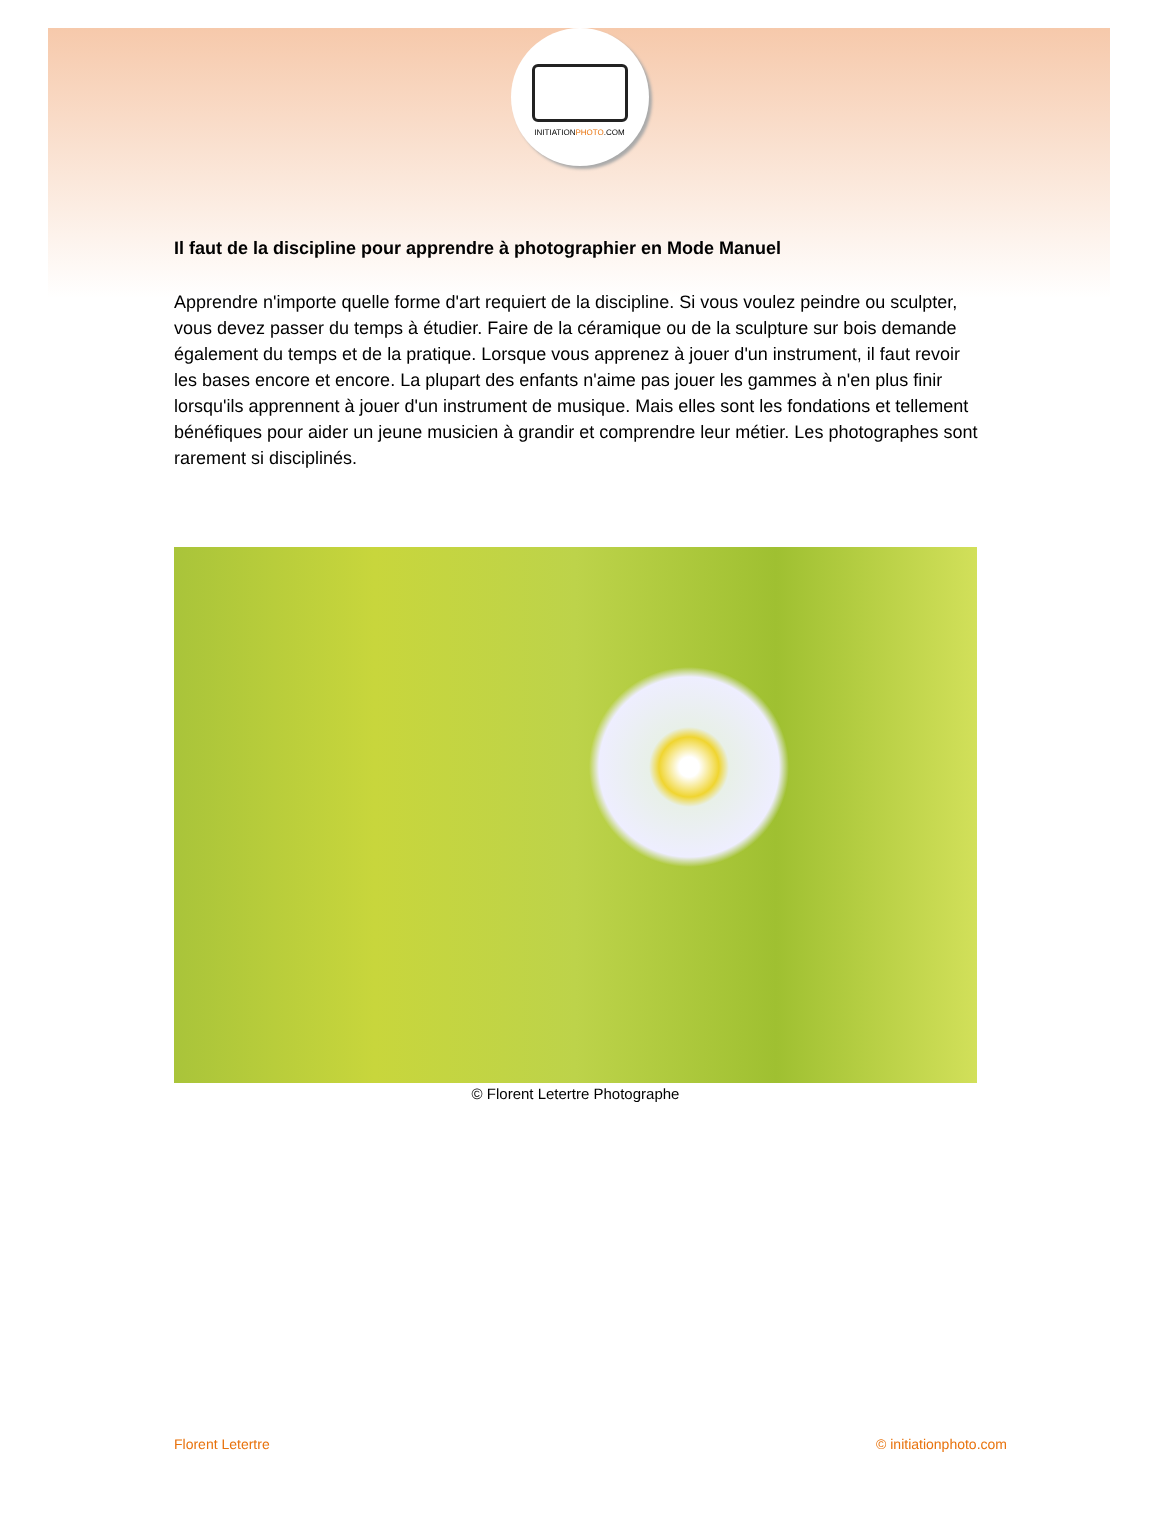INITIATIONPHOTO.COM
Il faut de la discipline pour apprendre à photographier en Mode Manuel
Apprendre n'importe quelle forme d'art requiert de la discipline. Si vous voulez peindre ou sculpter, vous devez passer du temps à étudier. Faire de la céramique ou de la sculpture sur bois demande également du temps et de la pratique. Lorsque vous apprenez à jouer d'un instrument, il faut revoir les bases encore et encore. La plupart des enfants n'aime pas jouer les gammes à n'en plus finir lorsqu'ils apprennent à jouer d'un instrument de musique. Mais elles sont les fondations et tellement bénéfiques pour aider un jeune musicien à grandir et comprendre leur métier. Les photographes sont rarement si disciplinés.
© Florent Letertre Photographe
Florent Letertre © initiationphoto.com